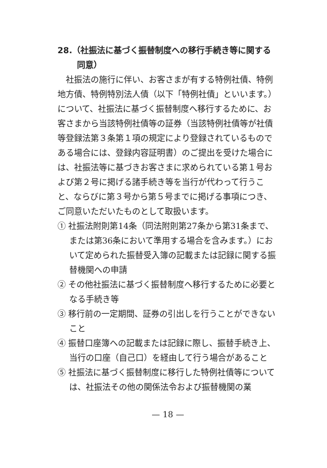28.（社振法に基づく振替制度への移行手続き等に関する同意）
社振法の施行に伴い、お客さまが有する特例社債、特例地方債、特例特別法人債（以下「特例社債」といいます。）について、社振法に基づく振替制度へ移行するために、お客さまから当該特例社債等の証券（当該特例社債等が社債等登録法第３条第１項の規定により登録されているものである場合には、登録内容証明書）のご提出を受けた場合には、社振法等に基づきお客さまに求められている第１号および第２号に掲げる諸手続き等を当行が代わって行うこと、ならびに第３号から第５号までに掲げる事項につき、ご同意いただいたものとして取扱います。
① 社振法附則第14条（同法附則第27条から第31条まで、または第36条において準用する場合を含みます。）において定められた振替受入簿の記載または記録に関する振替機関への申請
② その他社振法に基づく振替制度へ移行するために必要となる手続き等
③ 移行前の一定期間、証券の引出しを行うことができないこと
④ 振替口座簿への記載または記録に際し、振替手続き上、当行の口座（自己口）を経由して行う場合があること
⑤ 社振法に基づく振替制度に移行した特例社債等については、社振法その他の関係法令および振替機関の業
— 18 —